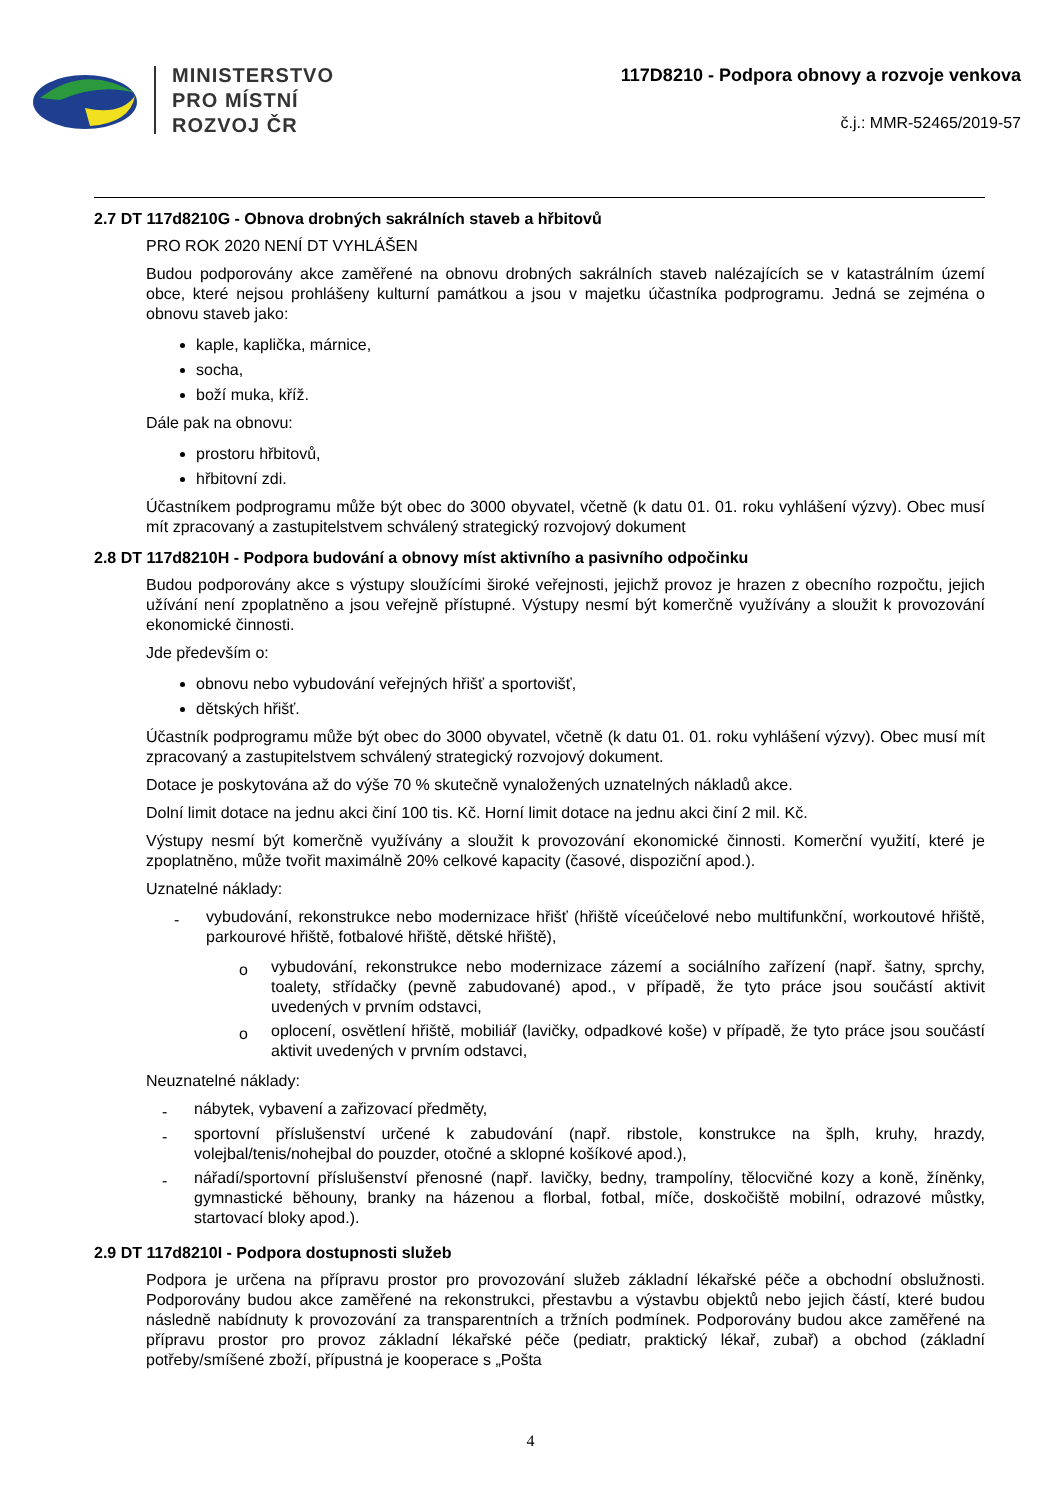MINISTERSTVO
PRO MÍSTNÍ
ROZVOJ ČR
117D8210 - Podpora obnovy a rozvoje venkova
č.j.: MMR-52465/2019-57
2.7 DT 117d8210G - Obnova drobných sakrálních staveb a hřbitovů
PRO ROK 2020 NENÍ DT VYHLÁŠEN
Budou podporovány akce zaměřené na obnovu drobných sakrálních staveb nalézajících se v katastrálním území obce, které nejsou prohlášeny kulturní památkou a jsou v majetku účastníka podprogramu. Jedná se zejména o obnovu staveb jako:
kaple, kaplička, márnice,
socha,
boží muka, kříž.
Dále pak na obnovu:
prostoru hřbitovů,
hřbitovní zdi.
Účastníkem podprogramu může být obec do 3000 obyvatel, včetně (k datu 01. 01. roku vyhlášení výzvy). Obec musí mít zpracovaný a zastupitelstvem schválený strategický rozvojový dokument
2.8 DT 117d8210H - Podpora budování a obnovy míst aktivního a pasivního odpočinku
Budou podporovány akce s výstupy sloužícími široké veřejnosti, jejichž provoz je hrazen z obecního rozpočtu, jejich užívání není zpoplatněno a jsou veřejně přístupné. Výstupy nesmí být komerčně využívány a sloužit k provozování ekonomické činnosti.
Jde především o:
obnovu nebo vybudování veřejných hřišť a sportovišť,
dětských hřišť.
Účastník podprogramu může být obec do 3000 obyvatel, včetně (k datu 01. 01. roku vyhlášení výzvy). Obec musí mít zpracovaný a zastupitelstvem schválený strategický rozvojový dokument.
Dotace je poskytována až do výše 70 % skutečně vynaložených uznatelných nákladů akce.
Dolní limit dotace na jednu akci činí 100 tis. Kč. Horní limit dotace na jednu akci činí 2 mil. Kč.
Výstupy nesmí být komerčně využívány a sloužit k provozování ekonomické činnosti. Komerční využití, které je zpoplatněno, může tvořit maximálně 20% celkové kapacity (časové, dispoziční apod.).
Uznatelné náklady:
- vybudování, rekonstrukce nebo modernizace hřišť (hřiště víceúčelové nebo multifunkční, workoutové hřiště, parkourové hřiště, fotbalové hřiště, dětské hřiště),
o vybudování, rekonstrukce nebo modernizace zázemí a sociálního zařízení (např. šatny, sprchy, toalety, střídačky (pevně zabudované) apod., v případě, že tyto práce jsou součástí aktivit uvedených v prvním odstavci,
o oplocení, osvětlení hřiště, mobiliář (lavičky, odpadkové koše) v případě, že tyto práce jsou součástí aktivit uvedených v prvním odstavci,
Neuznatelné náklady:
- nábytek, vybavení a zařizovací předměty,
- sportovní příslušenství určené k zabudování (např. ribstole, konstrukce na šplh, kruhy, hrazdy, volejbal/tenis/nohejbal do pouzder, otočné a sklopné košíkové apod.),
- nářadí/sportovní příslušenství přenosné (např. lavičky, bedny, trampolíny, tělocvičné kozy a koně, žíněnky, gymnastické běhouny, branky na házenou a florbal, fotbal, míče, doskočiště mobilní, odrazové můstky, startovací bloky apod.).
2.9 DT 117d8210I - Podpora dostupnosti služeb
Podpora je určena na přípravu prostor pro provozování služeb základní lékařské péče a obchodní obslužnosti. Podporovány budou akce zaměřené na rekonstrukci, přestavbu a výstavbu objektů nebo jejich částí, které budou následně nabídnuty k provozování za transparentních a tržních podmínek. Podporovány budou akce zaměřené na přípravu prostor pro provoz základní lékařské péče (pediatr, praktický lékař, zubař) a obchod (základní potřeby/smíšené zboží, přípustná je kooperace s „Pošta
4